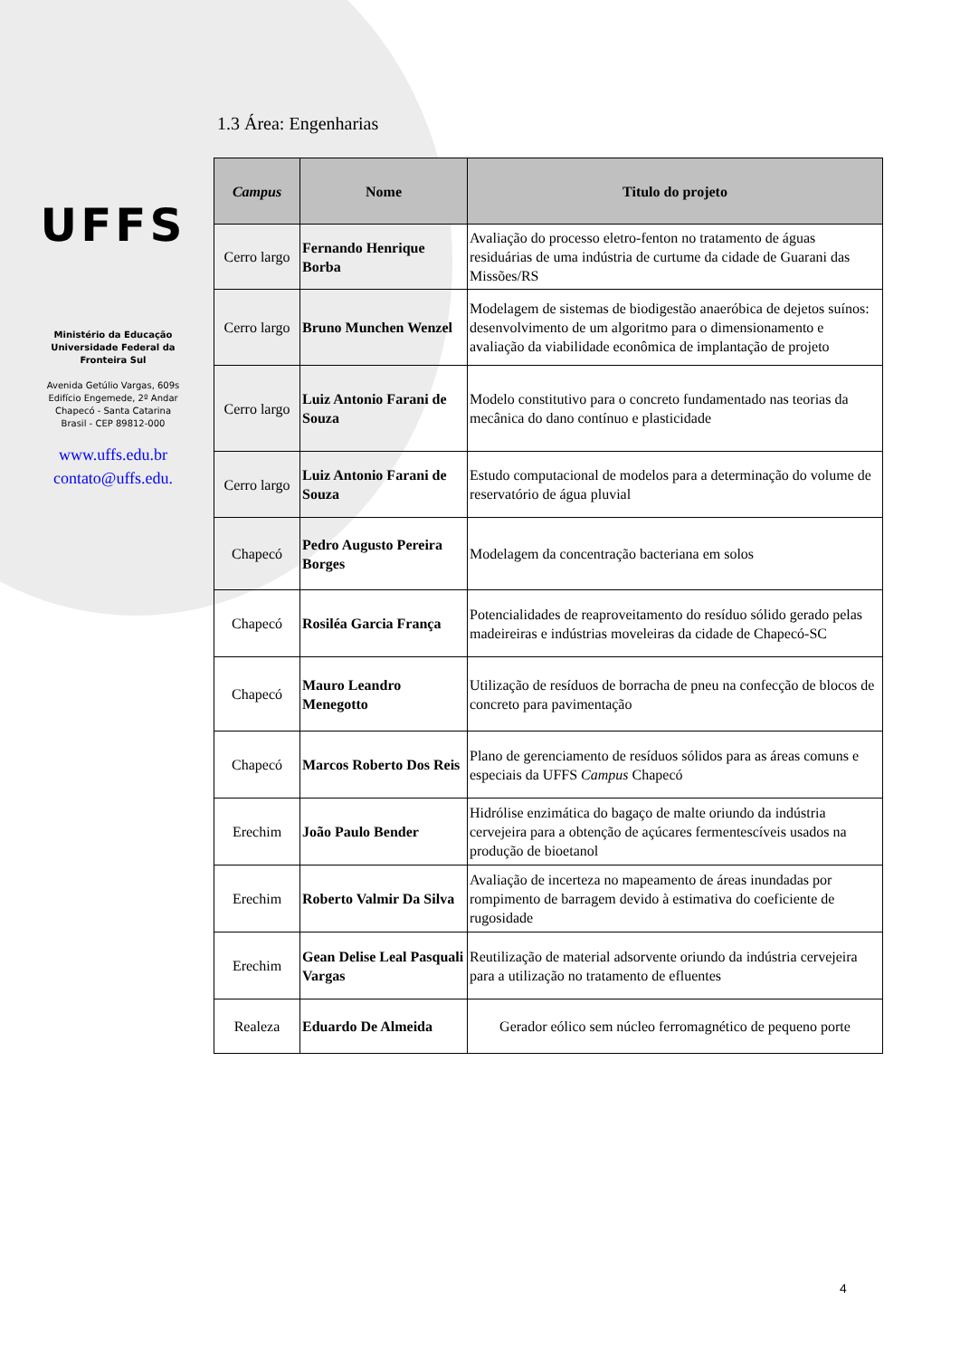UFFS
Ministério da Educação
Universidade Federal da
Fronteira Sul
Avenida Getúlio Vargas, 609s
Edifício Engemede, 2º Andar
Chapecó - Santa Catarina
Brasil - CEP 89812-000
www.uffs.edu.br
contato@uffs.edu.
1.3 Área: Engenharias
| Campus | Nome | Titulo do projeto |
| --- | --- | --- |
| Cerro largo | Fernando Henrique Borba | Avaliação do processo eletro-fenton no tratamento de águas residuárias de uma indústria de curtume da cidade de Guarani das Missões/RS |
| Cerro largo | Bruno Munchen Wenzel | Modelagem de sistemas de biodigestão anaeróbica de dejetos suínos: desenvolvimento de um algoritmo para o dimensionamento e avaliação da viabilidade econômica de implantação de projeto |
| Cerro largo | Luiz Antonio Farani de Souza | Modelo constitutivo para o concreto fundamentado nas teorias da mecânica do dano contínuo e plasticidade |
| Cerro largo | Luiz Antonio Farani de Souza | Estudo computacional de modelos para a determinação do volume de reservatório de água pluvial |
| Chapecó | Pedro Augusto Pereira Borges | Modelagem da concentração bacteriana em solos |
| Chapecó | Rosiléa Garcia França | Potencialidades de reaproveitamento do resíduo sólido gerado pelas madeireiras e indústrias moveleiras da cidade de Chapecó-SC |
| Chapecó | Mauro Leandro Menegotto | Utilização de resíduos de borracha de pneu na confecção de blocos de concreto para pavimentação |
| Chapecó | Marcos Roberto Dos Reis | Plano de gerenciamento de resíduos sólidos para as áreas comuns e especiais da UFFS Campus Chapecó |
| Erechim | João Paulo Bender | Hidrólise enzimática do bagaço de malte oriundo da indústria cervejeira para a obtenção de açúcares fermentescíveis usados na produção de bioetanol |
| Erechim | Roberto Valmir Da Silva | Avaliação de incerteza no mapeamento de áreas inundadas por rompimento de barragem devido à estimativa do coeficiente de rugosidade |
| Erechim | Gean Delise Leal Pasquali Vargas | Reutilização de material adsorvente oriundo da indústria cervejeira para a utilização no tratamento de efluentes |
| Realeza | Eduardo De Almeida | Gerador eólico sem núcleo ferromagnético de pequeno porte |
4